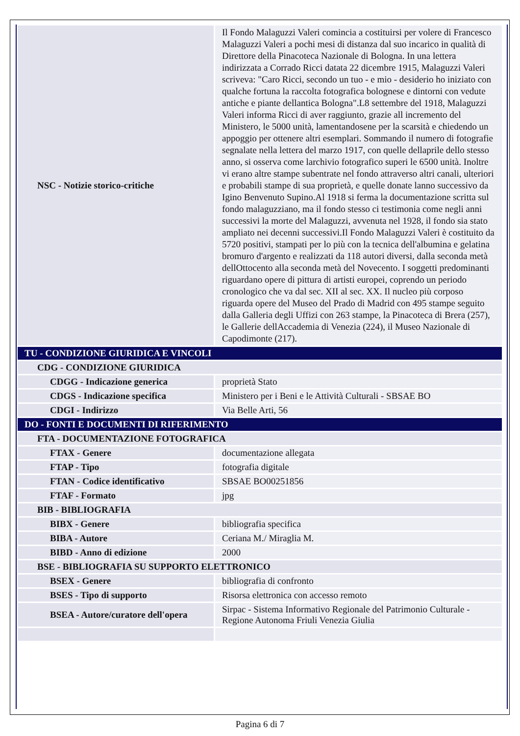| NSC - Notizie storico-critiche | Il Fondo Malaguzzi Valeri comincia a costituirsi per volere di Francesco Malaguzzi Valeri a pochi mesi di distanza dal suo incarico in qualità di Direttore della Pinacoteca Nazionale di Bologna. In una lettera indirizzata a Corrado Ricci datata 22 dicembre 1915, Malaguzzi Valeri scriveva: "Caro Ricci, secondo un tuo - e mio - desiderio ho iniziato con qualche fortuna la raccolta fotografica bolognese e dintorni con vedute antiche e piante dellantica Bologna".L8 settembre del 1918, Malaguzzi Valeri informa Ricci di aver raggiunto, grazie all incremento del Ministero, le 5000 unità, lamentandosene per la scarsità e chiedendo un appoggio per ottenere altri esemplari. Sommando il numero di fotografie segnalate nella lettera del marzo 1917, con quelle dellaprile dello stesso anno, si osserva come larchivio fotografico superi le 6500 unità. Inoltre vi erano altre stampe subentrate nel fondo attraverso altri canali, ulteriori e probabili stampe di sua proprietà, e quelle donate lanno successivo da Igino Benvenuto Supino.Al 1918 si ferma la documentazione scritta sul fondo malaguzziano, ma il fondo stesso ci testimonia come negli anni successivi la morte del Malaguzzi, avvenuta nel 1928, il fondo sia stato ampliato nei decenni successivi.Il Fondo Malaguzzi Valeri è costituito da 5720 positivi, stampati per lo più con la tecnica dell'albumina e gelatina bromuro d'argento e realizzati da 118 autori diversi, dalla seconda metà dellOttocento alla seconda metà del Novecento. I soggetti predominanti riguardano opere di pittura di artisti europei, coprendo un periodo cronologico che va dal sec. XII al sec. XX. Il nucleo più corposo riguarda opere del Museo del Prado di Madrid con 495 stampe seguito dalla Galleria degli Uffizi con 263 stampe, la Pinacoteca di Brera (257), le Gallerie dellAccademia di Venezia (224), il Museo Nazionale di Capodimonte (217). |
| TU - CONDIZIONE GIURIDICA E VINCOLI | |
| CDG - CONDIZIONE GIURIDICA | |
| CDGG - Indicazione generica | proprietà Stato |
| CDGS - Indicazione specifica | Ministero per i Beni e le Attività Culturali - SBSAE BO |
| CDGI - Indirizzo | Via Belle Arti, 56 |
| DO - FONTI E DOCUMENTI DI RIFERIMENTO | |
| FTA - DOCUMENTAZIONE FOTOGRAFICA | |
| FTAX - Genere | documentazione allegata |
| FTAP - Tipo | fotografia digitale |
| FTAN - Codice identificativo | SBSAE BO00251856 |
| FTAF - Formato | jpg |
| BIB - BIBLIOGRAFIA | |
| BIBX - Genere | bibliografia specifica |
| BIBA - Autore | Ceriana M./ Miraglia M. |
| BIBD - Anno di edizione | 2000 |
| BSE - BIBLIOGRAFIA SU SUPPORTO ELETTRONICO | |
| BSEX - Genere | bibliografia di confronto |
| BSES - Tipo di supporto | Risorsa elettronica con accesso remoto |
| BSEA - Autore/curatore dell'opera | Sirpac - Sistema Informativo Regionale del Patrimonio Culturale - Regione Autonoma Friuli Venezia Giulia |
Pagina 6 di 7